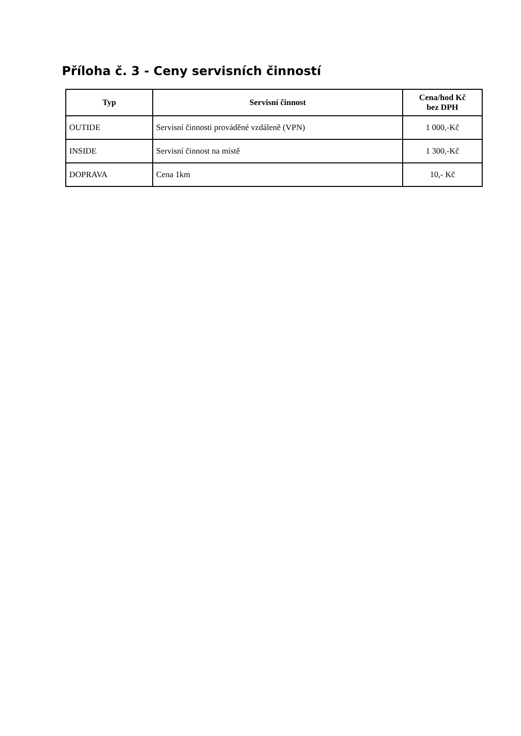Příloha č. 3 - Ceny servisních činností
| Typ | Servisní činnost | Cena/hod Kč bez DPH |
| --- | --- | --- |
| OUTIDE | Servisní činnosti prováděné vzdáleně (VPN) | 1 000,-Kč |
| INSIDE | Servisní činnost na místě | 1 300,-Kč |
| DOPRAVA | Cena 1km | 10,- Kč |